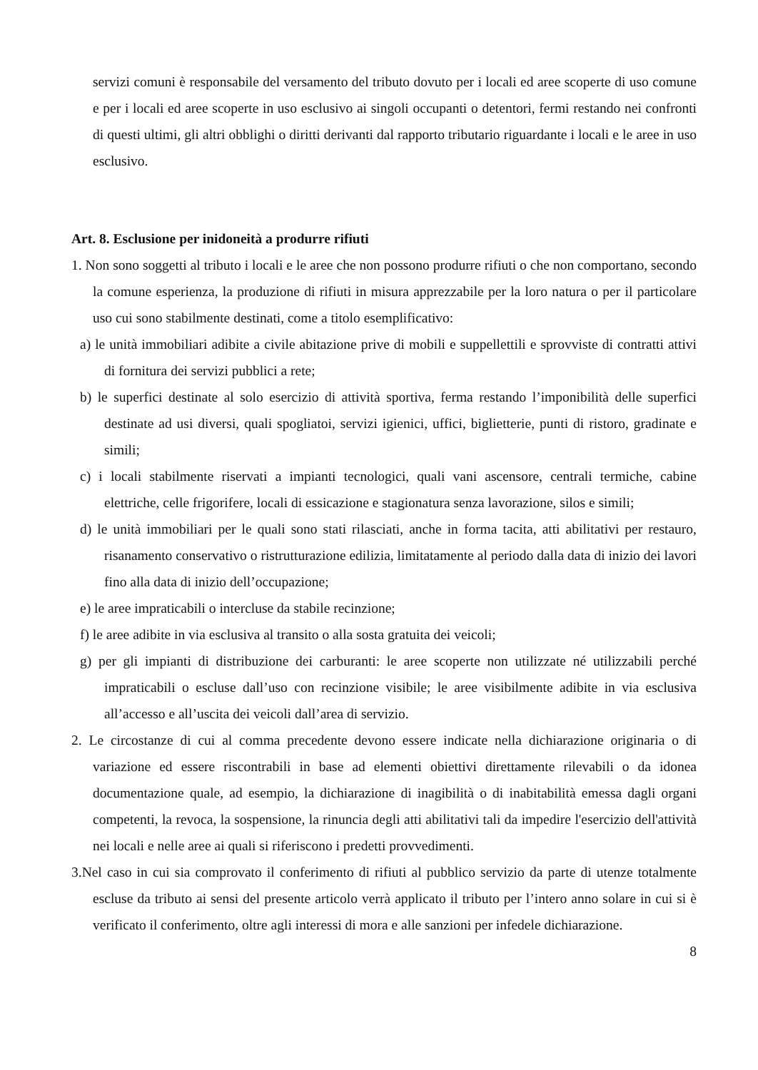servizi comuni è responsabile del versamento del tributo dovuto per i locali ed aree scoperte di uso comune e per i locali ed aree scoperte in uso esclusivo ai singoli occupanti o detentori, fermi restando nei confronti di questi ultimi, gli altri obblighi o diritti derivanti dal rapporto tributario riguardante i locali e le aree in uso esclusivo.
Art. 8. Esclusione per inidoneità a produrre rifiuti
1. Non sono soggetti al tributo i locali e le aree che non possono produrre rifiuti o che non comportano, secondo la comune esperienza, la produzione di rifiuti in misura apprezzabile per la loro natura o per il particolare uso cui sono stabilmente destinati, come a titolo esemplificativo:
a) le unità immobiliari adibite a civile abitazione prive di mobili e suppellettili e sprovviste di contratti attivi di fornitura dei servizi pubblici a rete;
b) le superfici destinate al solo esercizio di attività sportiva, ferma restando l’imponibilità delle superfici destinate ad usi diversi, quali spogliatoi, servizi igienici, uffici, biglietterie, punti di ristoro, gradinate e simili;
c) i locali stabilmente riservati a impianti tecnologici, quali vani ascensore, centrali termiche, cabine elettriche, celle frigorifere, locali di essicazione e stagionatura senza lavorazione, silos e simili;
d) le unità immobiliari per le quali sono stati rilasciati, anche in forma tacita, atti abilitativi per restauro, risanamento conservativo o ristrutturazione edilizia, limitatamente al periodo dalla data di inizio dei lavori fino alla data di inizio dell’occupazione;
e) le aree impraticabili o intercluse da stabile recinzione;
f) le aree adibite in via esclusiva al transito o alla sosta gratuita dei veicoli;
g) per gli impianti di distribuzione dei carburanti: le aree scoperte non utilizzate né utilizzabili perché impraticabili o escluse dall’uso con recinzione visibile; le aree visibilmente adibite in via esclusiva all’accesso e all’uscita dei veicoli dall’area di servizio.
2. Le circostanze di cui al comma precedente devono essere indicate nella dichiarazione originaria o di variazione ed essere riscontrabili in base ad elementi obiettivi direttamente rilevabili o da idonea documentazione quale, ad esempio, la dichiarazione di inagibilità o di inabitabilità emessa dagli organi competenti, la revoca, la sospensione, la rinuncia degli atti abilitativi tali da impedire l'esercizio dell'attività nei locali e nelle aree ai quali si riferiscono i predetti provvedimenti.
3.Nel caso in cui sia comprovato il conferimento di rifiuti al pubblico servizio da parte di utenze totalmente escluse da tributo ai sensi del presente articolo verrà applicato il tributo per l’intero anno solare in cui si è verificato il conferimento, oltre agli interessi di mora e alle sanzioni per infedele dichiarazione.
8